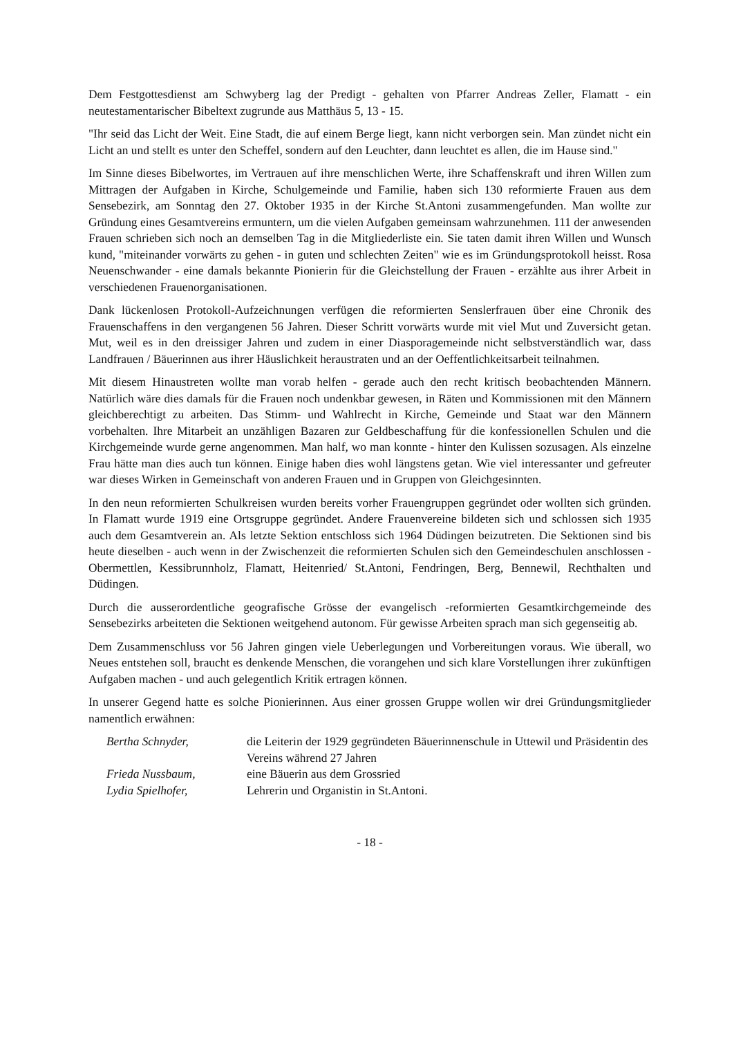Dem Festgottesdienst am Schwyberg lag der Predigt - gehalten von Pfarrer Andreas Zeller, Flamatt - ein neutestamentarischer Bibeltext zugrunde aus Matthäus 5, 13 - 15.
"Ihr seid das Licht der Weit. Eine Stadt, die auf einem Berge liegt, kann nicht verborgen sein. Man zündet nicht ein Licht an und stellt es unter den Scheffel, sondern auf den Leuchter, dann leuchtet es allen, die im Hause sind."
Im Sinne dieses Bibelwortes, im Vertrauen auf ihre menschlichen Werte, ihre Schaffenskraft und ihren Willen zum Mittragen der Aufgaben in Kirche, Schulgemeinde und Familie, haben sich 130 reformierte Frauen aus dem Sensebezirk, am Sonntag den 27. Oktober 1935 in der Kirche St.Antoni zusammengefunden. Man wollte zur Gründung eines Gesamtvereins ermuntern, um die vielen Aufgaben gemeinsam wahrzunehmen. 111 der anwesenden Frauen schrieben sich noch an demselben Tag in die Mitgliederliste ein. Sie taten damit ihren Willen und Wunsch kund, "miteinander vorwärts zu gehen - in guten und schlechten Zeiten" wie es im Gründungsprotokoll heisst. Rosa Neuenschwander - eine damals bekannte Pionierin für die Gleichstellung der Frauen - erzählte aus ihrer Arbeit in verschiedenen Frauenorganisationen.
Dank lückenlosen Protokoll-Aufzeichnungen verfügen die reformierten Senslerfrauen über eine Chronik des Frauenschaffens in den vergangenen 56 Jahren. Dieser Schritt vorwärts wurde mit viel Mut und Zuversicht getan. Mut, weil es in den dreissiger Jahren und zudem in einer Diasporagemeinde nicht selbstverständlich war, dass Landfrauen / Bäuerinnen aus ihrer Häuslichkeit heraustraten und an der Oeffentlichkeitsarbeit teilnahmen.
Mit diesem Hinaustreten wollte man vorab helfen - gerade auch den recht kritisch beobachtenden Männern. Natürlich wäre dies damals für die Frauen noch undenkbar gewesen, in Räten und Kommissionen mit den Männern gleichberechtigt zu arbeiten. Das Stimm- und Wahlrecht in Kirche, Gemeinde und Staat war den Männern vorbehalten. Ihre Mitarbeit an unzähligen Bazaren zur Geldbeschaffung für die konfessionellen Schulen und die Kirchgemeinde wurde gerne angenommen. Man half, wo man konnte - hinter den Kulissen sozusagen. Als einzelne Frau hätte man dies auch tun können. Einige haben dies wohl längstens getan. Wie viel interessanter und gefreuter war dieses Wirken in Gemeinschaft von anderen Frauen und in Gruppen von Gleichgesinnten.
In den neun reformierten Schulkreisen wurden bereits vorher Frauengruppen gegründet oder wollten sich gründen. In Flamatt wurde 1919 eine Ortsgruppe gegründet. Andere Frauenvereine bildeten sich und schlossen sich 1935 auch dem Gesamtverein an. Als letzte Sektion entschloss sich 1964 Düdingen beizutreten. Die Sektionen sind bis heute dieselben - auch wenn in der Zwischenzeit die reformierten Schulen sich den Gemeindeschulen anschlossen - Obermettlen, Kessibrunnholz, Flamatt, Heitenried/ St.Antoni, Fendringen, Berg, Bennewil, Rechthalten und Düdingen.
Durch die ausserordentliche geografische Grösse der evangelisch -reformierten Gesamtkirchgemeinde des Sensebezirks arbeiteten die Sektionen weitgehend autonom. Für gewisse Arbeiten sprach man sich gegenseitig ab.
Dem Zusammenschluss vor 56 Jahren gingen viele Ueberlegungen und Vorbereitungen voraus. Wie überall, wo Neues entstehen soll, braucht es denkende Menschen, die vorangehen und sich klare Vorstellungen ihrer zukünftigen Aufgaben machen - und auch gelegentlich Kritik ertragen können.
In unserer Gegend hatte es solche Pionierinnen. Aus einer grossen Gruppe wollen wir drei Gründungsmitglieder namentlich erwähnen:
| Bertha Schnyder, | die Leiterin der 1929 gegründeten Bäuerinnenschule in Uttewil und Präsidentin des Vereins während 27 Jahren |
| Frieda Nussbaum, | eine Bäuerin aus dem Grossried |
| Lydia Spielhofer, | Lehrerin und Organistin in St.Antoni. |
- 18 -